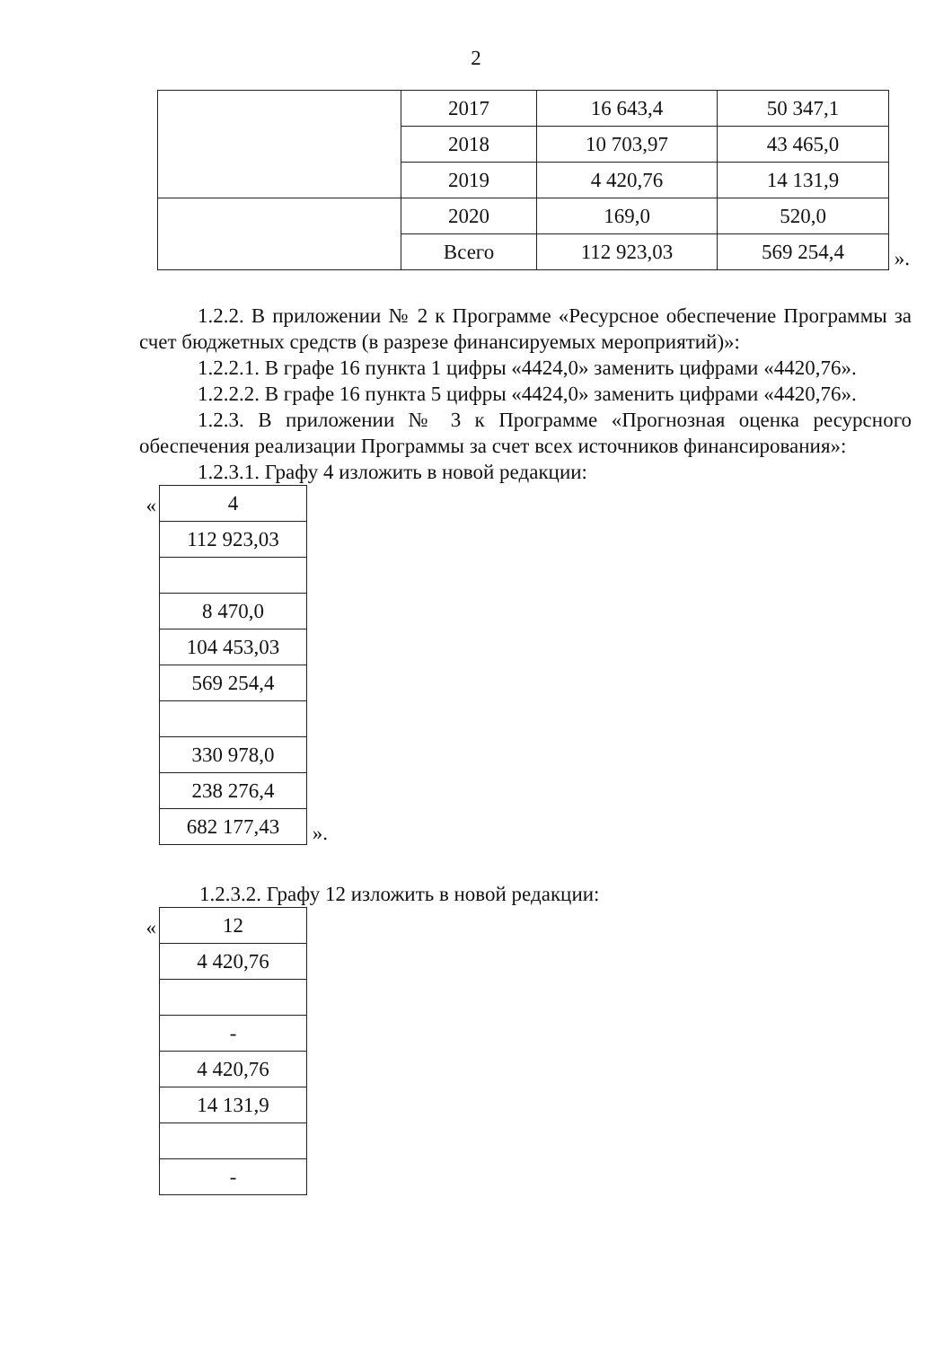2
| | 2017 | 16 643,4 | 50 347,1 |
| | 2018 | 10 703,97 | 43 465,0 |
| | 2019 | 4 420,76 | 14 131,9 |
| | 2020 | 169,0 | 520,0 |
| | Всего | 112 923,03 | 569 254,4 |
».
1.2.2. В приложении № 2 к Программе «Ресурсное обеспечение Программы за счет бюджетных средств (в разрезе финансируемых мероприятий)»:
1.2.2.1. В графе 16 пункта 1 цифры «4424,0» заменить цифрами «4420,76».
1.2.2.2. В графе 16 пункта 5 цифры «4424,0» заменить цифрами «4420,76».
1.2.3. В приложении № 3 к Программе «Прогнозная оценка ресурсного обеспечения реализации Программы за счет всех источников финансирования»:
1.2.3.1. Графу 4 изложить в новой редакции:
«
| 4 |
| 112 923,03 |
| 8 470,0 |
| 104 453,03 |
| 569 254,4 |
| 330 978,0 |
| 238 276,4 |
| 682 177,43 |
».
1.2.3.2. Графу 12 изложить в новой редакции:
«
| 12 |
| 4 420,76 |
| - |
| 4 420,76 |
| 14 131,9 |
| - |